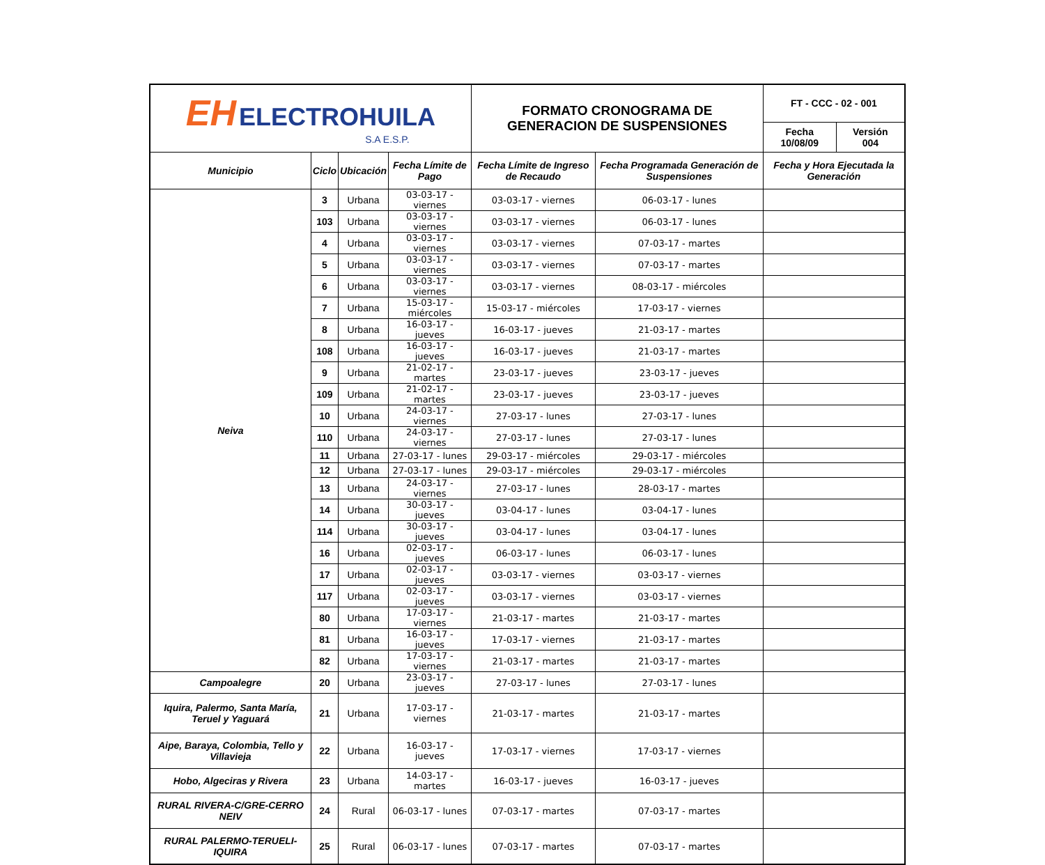| EH ELECTROHUILA S.A E.S.P. | | | | FORMATO CRONOGRAMA DE GENERACION DE SUSPENSIONES | | FT - CCC - 02 - 001 | |
| | | | | | | Fecha 10/08/09 | Versión 004 |
| Municipio | Ciclo | Ubicación | Fecha Límite de Pago | Fecha Límite de Ingreso de Recaudo | Fecha Programada Generación de Suspensiones | Fecha y Hora Ejecutada la Generación | |
| Neiva | 3 | Urbana | 03-03-17 - viernes | 03-03-17 - viernes | 06-03-17 - lunes | | |
| | 103 | Urbana | 03-03-17 - viernes | 03-03-17 - viernes | 06-03-17 - lunes | | |
| | 4 | Urbana | 03-03-17 - viernes | 03-03-17 - viernes | 07-03-17 - martes | | |
| | 5 | Urbana | 03-03-17 - viernes | 03-03-17 - viernes | 07-03-17 - martes | | |
| | 6 | Urbana | 03-03-17 - viernes | 03-03-17 - viernes | 08-03-17 - miércoles | | |
| | 7 | Urbana | 15-03-17 - miércoles | 15-03-17 - miércoles | 17-03-17 - viernes | | |
| | 8 | Urbana | 16-03-17 - jueves | 16-03-17 - jueves | 21-03-17 - martes | | |
| | 108 | Urbana | 16-03-17 - jueves | 16-03-17 - jueves | 21-03-17 - martes | | |
| | 9 | Urbana | 21-02-17 - martes | 23-03-17 - jueves | 23-03-17 - jueves | | |
| | 109 | Urbana | 21-02-17 - martes | 23-03-17 - jueves | 23-03-17 - jueves | | |
| | 10 | Urbana | 24-03-17 - viernes | 27-03-17 - lunes | 27-03-17 - lunes | | |
| | 110 | Urbana | 24-03-17 - viernes | 27-03-17 - lunes | 27-03-17 - lunes | | |
| | 11 | Urbana | 27-03-17 - lunes | 29-03-17 - miércoles | 29-03-17 - miércoles | | |
| | 12 | Urbana | 27-03-17 - lunes | 29-03-17 - miércoles | 29-03-17 - miércoles | | |
| | 13 | Urbana | 24-03-17 - viernes | 27-03-17 - lunes | 28-03-17 - martes | | |
| | 14 | Urbana | 30-03-17 - jueves | 03-04-17 - lunes | 03-04-17 - lunes | | |
| | 114 | Urbana | 30-03-17 - jueves | 03-04-17 - lunes | 03-04-17 - lunes | | |
| | 16 | Urbana | 02-03-17 - jueves | 06-03-17 - lunes | 06-03-17 - lunes | | |
| | 17 | Urbana | 02-03-17 - jueves | 03-03-17 - viernes | 03-03-17 - viernes | | |
| | 117 | Urbana | 02-03-17 - jueves | 03-03-17 - viernes | 03-03-17 - viernes | | |
| | 80 | Urbana | 17-03-17 - viernes | 21-03-17 - martes | 21-03-17 - martes | | |
| | 81 | Urbana | 16-03-17 - jueves | 17-03-17 - viernes | 21-03-17 - martes | | |
| | 82 | Urbana | 17-03-17 - viernes | 21-03-17 - martes | 21-03-17 - martes | | |
| Campoalegre | 20 | Urbana | 23-03-17 - jueves | 27-03-17 - lunes | 27-03-17 - lunes | | |
| Iquira, Palermo, Santa María, Teruel y Yaguará | 21 | Urbana | 17-03-17 - viernes | 21-03-17 - martes | 21-03-17 - martes | | |
| Aipe, Baraya, Colombia, Tello y Villavieja | 22 | Urbana | 16-03-17 - jueves | 17-03-17 - viernes | 17-03-17 - viernes | | |
| Hobo, Algeciras y Rivera | 23 | Urbana | 14-03-17 - martes | 16-03-17 - jueves | 16-03-17 - jueves | | |
| RURAL RIVERA-C/GRE-CERRO NEIV | 24 | Rural | 06-03-17 - lunes | 07-03-17 - martes | 07-03-17 - martes | | |
| RURAL PALERMO-TERUELI-IQUIRA | 25 | Rural | 06-03-17 - lunes | 07-03-17 - martes | 07-03-17 - martes | | |